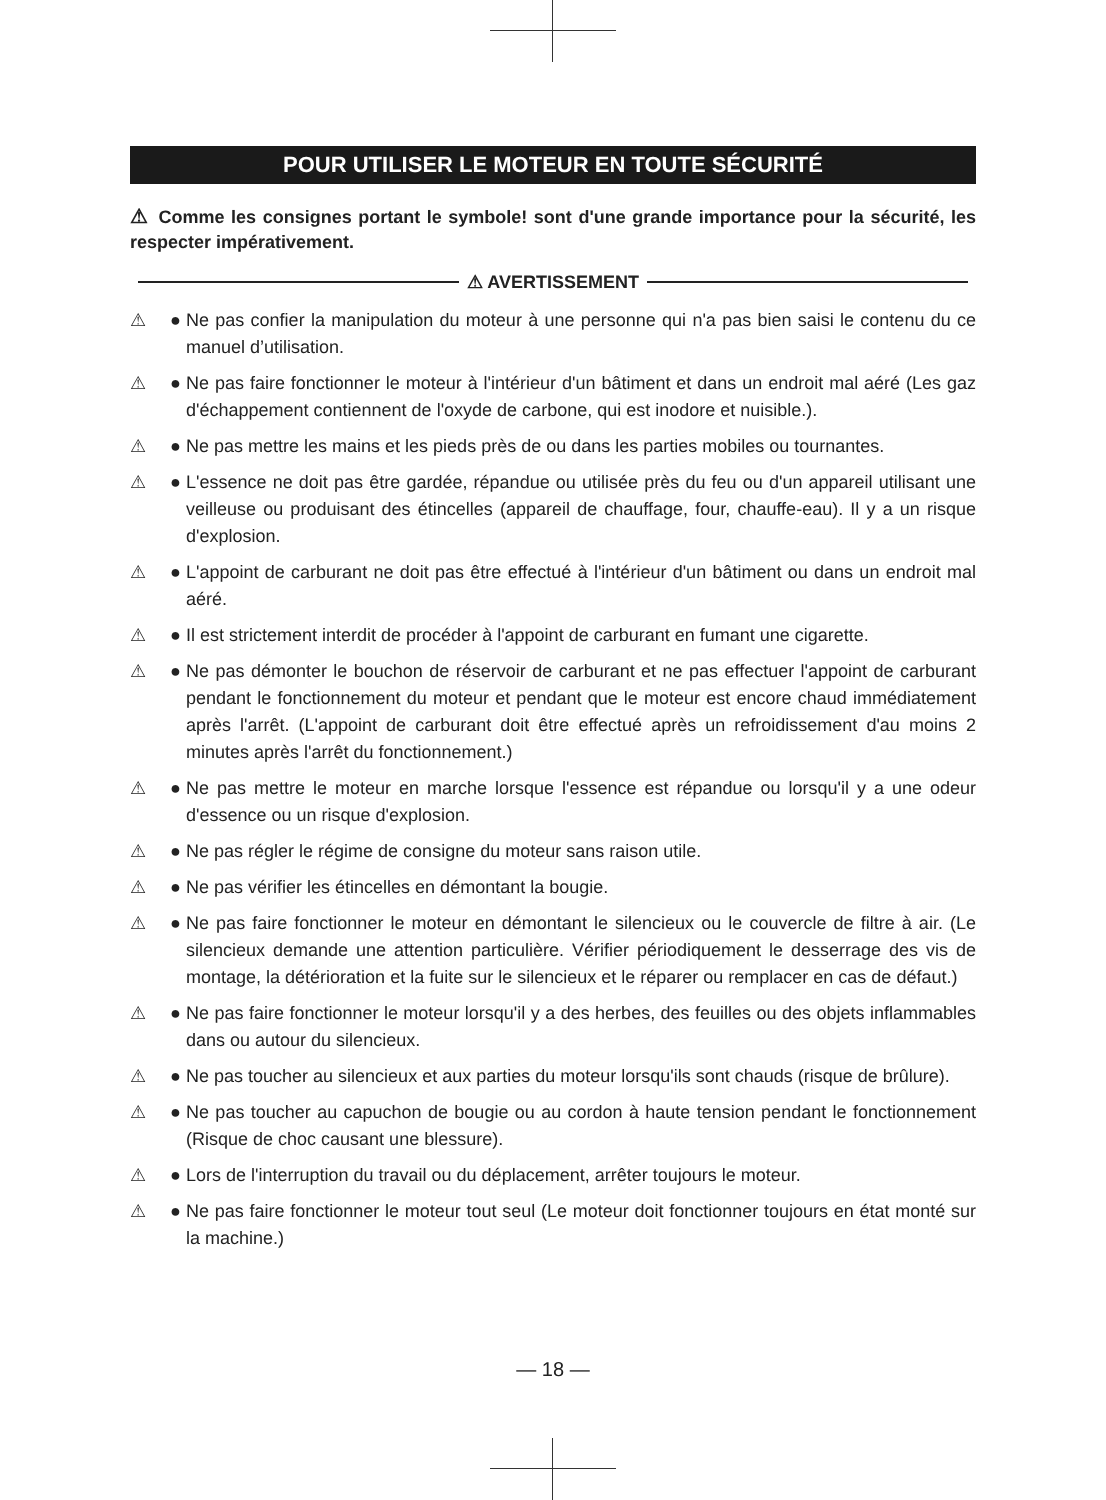POUR UTILISER LE MOTEUR EN TOUTE SÉCURITÉ
⚠ Comme les consignes portant le symbole! sont d'une grande importance pour la sécurité, les respecter impérativement.
⚠ AVERTISSEMENT
⚠ ● Ne pas confier la manipulation du moteur à une personne qui n'a pas bien saisi le contenu du ce manuel d’utilisation.
⚠ ● Ne pas faire fonctionner le moteur à l'intérieur d'un bâtiment et dans un endroit mal aéré (Les gaz d'échappement contiennent de l'oxyde de carbone, qui est inodore et nuisible.).
⚠ ● Ne pas mettre les mains et les pieds près de ou dans les parties mobiles ou tournantes.
⚠ ● L'essence ne doit pas être gardée, répandue ou utilisée près du feu ou d'un appareil utilisant une veilleuse ou produisant des étincelles (appareil de chauffage, four, chauffe-eau). Il y a un risque d'explosion.
⚠ ● L'appoint de carburant ne doit pas être effectué à l'intérieur d'un bâtiment ou dans un endroit mal aéré.
⚠ ● Il est strictement interdit de procéder à l'appoint de carburant en fumant une cigarette.
⚠ ● Ne pas démonter le bouchon de réservoir de carburant et ne pas effectuer l'appoint de carburant pendant le fonctionnement du moteur et pendant que le moteur est encore chaud immédiatement après l'arrêt. (L'appoint de carburant doit être effectué après un refroidissement d'au moins 2 minutes après l'arrêt du fonctionnement.)
⚠ ● Ne pas mettre le moteur en marche lorsque l'essence est répandue ou lorsqu'il y a une odeur d'essence ou un risque d'explosion.
⚠ ● Ne pas régler le régime de consigne du moteur sans raison utile.
⚠ ● Ne pas vérifier les étincelles en démontant la bougie.
⚠ ● Ne pas faire fonctionner le moteur en démontant le silencieux ou le couvercle de filtre à air. (Le silencieux demande une attention particulière. Vérifier périodiquement le desserrage des vis de montage, la détérioration et la fuite sur le silencieux et le réparer ou remplacer en cas de défaut.)
⚠ ● Ne pas faire fonctionner le moteur lorsqu'il y a des herbes, des feuilles ou des objets inflammables dans ou autour du silencieux.
⚠ ● Ne pas toucher au silencieux et aux parties du moteur lorsqu'ils sont chauds (risque de brûlure).
⚠ ● Ne pas toucher au capuchon de bougie ou au cordon à haute tension pendant le fonctionnement (Risque de choc causant une blessure).
⚠ ● Lors de l'interruption du travail ou du déplacement, arrêter toujours le moteur.
⚠ ● Ne pas faire fonctionner le moteur tout seul (Le moteur doit fonctionner toujours en état monté sur la machine.)
— 18 —